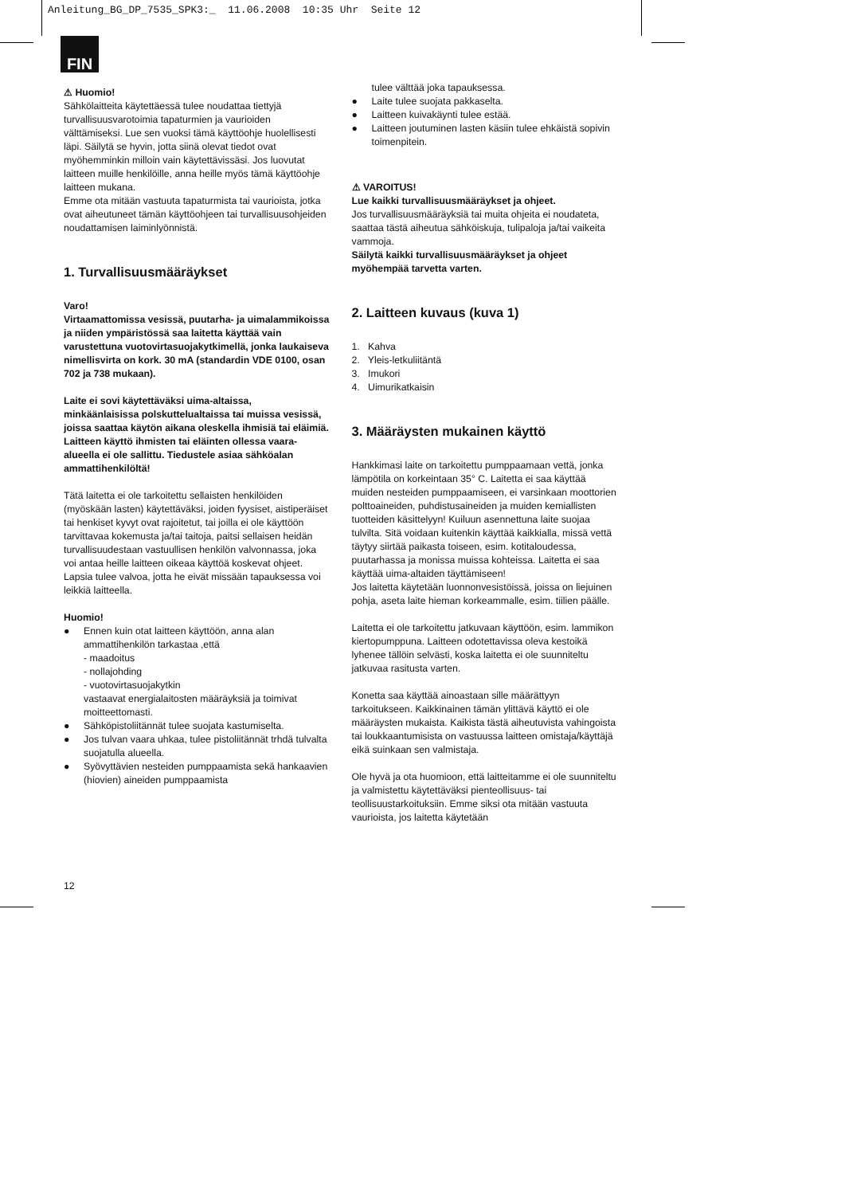Anleitung_BG_DP_7535_SPK3:_ 11.06.2008 10:35 Uhr Seite 12
FIN
⚠ Huomio!
Sähkölaitteita käytettäessä tulee noudattaa tiettyjä turvallisuusvarotoimia tapaturmien ja vaurioiden välttämiseksi. Lue sen vuoksi tämä käyttöohje huolellisesti läpi. Säilytä se hyvin, jotta siinä olevat tiedot ovat myöhemminkin milloin vain käytettävissäsi. Jos luovutat laitteen muille henkilöille, anna heille myös tämä käyttöohje laitteen mukana.
Emme ota mitään vastuuta tapaturmista tai vaurioista, jotka ovat aiheutuneet tämän käyttöohjeen tai turvallisuusohjeiden noudattamisen laiminlyönnistä.
1. Turvallisuusmääräykset
Varo!
Virtaamattomissa vesissä, puutarha- ja uimalammikoissa ja niiden ympäristössä saa laitetta käyttää vain varustettuna vuotovirtasuojakytkimellä, jonka laukaiseva nimellisvirta on kork. 30 mA (standardin VDE 0100, osan 702 ja 738 mukaan).
Laite ei sovi käytettäväksi uima-altaissa, minkäänlaisissa polskuttelualtaissa tai muissa vesissä, joissa saattaa käytön aikana oleskella ihmisiä tai eläimiä. Laitteen käyttö ihmisten tai eläinten ollessa vaara-alueella ei ole sallittu. Tiedustele asiaa sähköalan ammattihenkilöltä!
Tätä laitetta ei ole tarkoitettu sellaisten henkilöiden (myöskään lasten) käytettäväksi, joiden fyysiset, aistiperäiset tai henkiset kyvyt ovat rajoitetut, tai joilla ei ole käyttöön tarvittavaa kokemusta ja/tai taitoja, paitsi sellaisen heidän turvallisuudestaan vastuullisen henkilön valvonnassa, joka voi antaa heille laitteen oikeaa käyttöä koskevat ohjeet. Lapsia tulee valvoa, jotta he eivät missään tapauksessa voi leikkiä laitteella.
Huomio!
● Ennen kuin otat laitteen käyttöön, anna alan ammattihenkilön tarkastaa ,että
- maadoitus
- nollajohding
- vuotovirtasuojakytkin
vastaavat energialaitosten määräyksiä ja toimivat moitteettomasti.
● Sähköpistoliitännät tulee suojata kastumiselta.
● Jos tulvan vaara uhkaa, tulee pistoliitännät trhdä tulvalta suojatulla alueella.
● Syövyttävien nesteiden pumppaamista sekä hankaavien (hiovien) aineiden pumppaamista
tulee välttää joka tapauksessa.
● Laite tulee suojata pakkaselta.
● Laitteen kuivakäynti tulee estää.
● Laitteen joutuminen lasten käsiin tulee ehkäistä sopivin toimenpitein.
⚠ VAROITUS!
Lue kaikki turvallisuusmääräykset ja ohjeet.
Jos turvallisuusmääräyksiä tai muita ohjeita ei noudateta, saattaa tästä aiheutua sähköiskuja, tulipaloja ja/tai vaikeita vammoja.
Säilytä kaikki turvallisuusmääräykset ja ohjeet myöhempää tarvetta varten.
2. Laitteen kuvaus (kuva 1)
1. Kahva
2. Yleis-letkuliitäntä
3. Imukori
4. Uimurikatkaisin
3. Määräysten mukainen käyttö
Hankkimasi laite on tarkoitettu pumppaamaan vettä, jonka lämpötila on korkeintaan 35° C. Laitetta ei saa käyttää muiden nesteiden pumppaamiseen, ei varsinkaan moottorien polttoaineiden, puhdistusaineiden ja muiden kemiallisten tuotteiden käsittelyyn! Kuiluun asennettuna laite suojaa tulvilta. Sitä voidaan kuitenkin käyttää kaikkialla, missä vettä täytyy siirtää paikasta toiseen, esim. kotitaloudessa, puutarhassa ja monissa muissa kohteissa. Laitetta ei saa käyttää uima-altaiden täyttämiseen!
Jos laitetta käytetään luonnonvesistöissä, joissa on liejuinen pohja, aseta laite hieman korkeammalle, esim. tiilien päälle.
Laitetta ei ole tarkoitettu jatkuvaan käyttöön, esim. lammikon kiertopumppuna. Laitteen odotettavissa oleva kestoikä lyhenee tällöin selvästi, koska laitetta ei ole suunniteltu jatkuvaa rasitusta varten.
Konetta saa käyttää ainoastaan sille määrättyyn tarkoitukseen. Kaikkinainen tämän ylittävä käyttö ei ole määräysten mukaista. Kaikista tästä aiheutuvista vahingoista tai loukkaantumisista on vastuussa laitteen omistaja/käyttäjä eikä suinkaan sen valmistaja.
Ole hyvä ja ota huomioon, että laitteitamme ei ole suunniteltu ja valmistettu käytettäväksi pienteollisuus- tai teollisuustarkoituksiin. Emme siksi ota mitään vastuuta vaurioista, jos laitetta käytetään
12